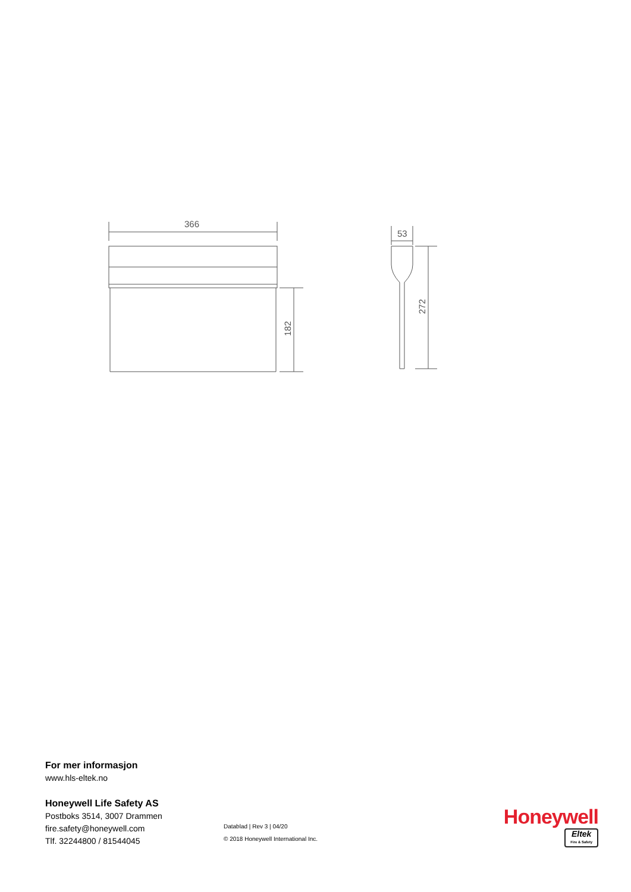366
182
53
272
For mer informasjon
www.hls-eltek.no
Honeywell Life Safety AS
Postboks 3514, 3007 Drammen
fire.safety@honeywell.com
Tlf. 32244800 / 81544045
Datablad | Rev 3 | 04/20
© 2018 Honeywell International Inc.
Honeywell
Eltek Fire & Safety